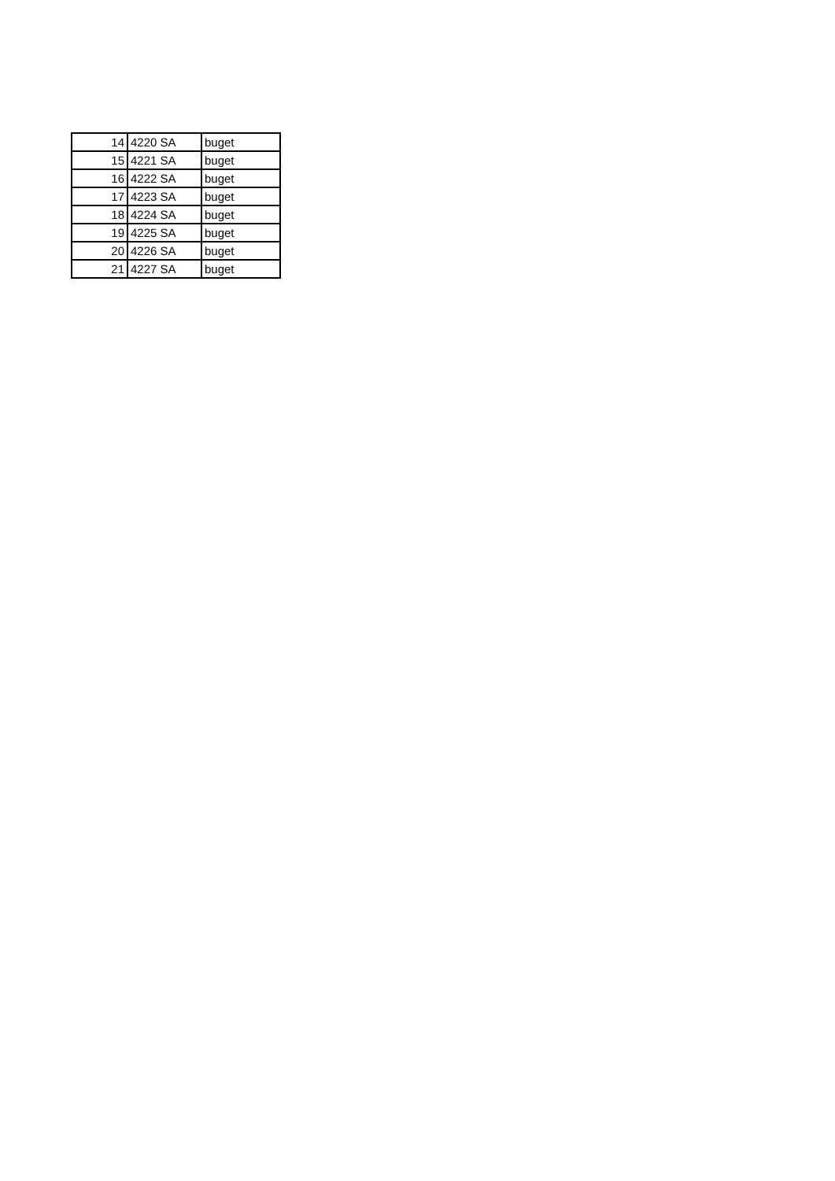| 14 | 4220 SA | buget |
| 15 | 4221 SA | buget |
| 16 | 4222 SA | buget |
| 17 | 4223 SA | buget |
| 18 | 4224 SA | buget |
| 19 | 4225 SA | buget |
| 20 | 4226 SA | buget |
| 21 | 4227 SA | buget |